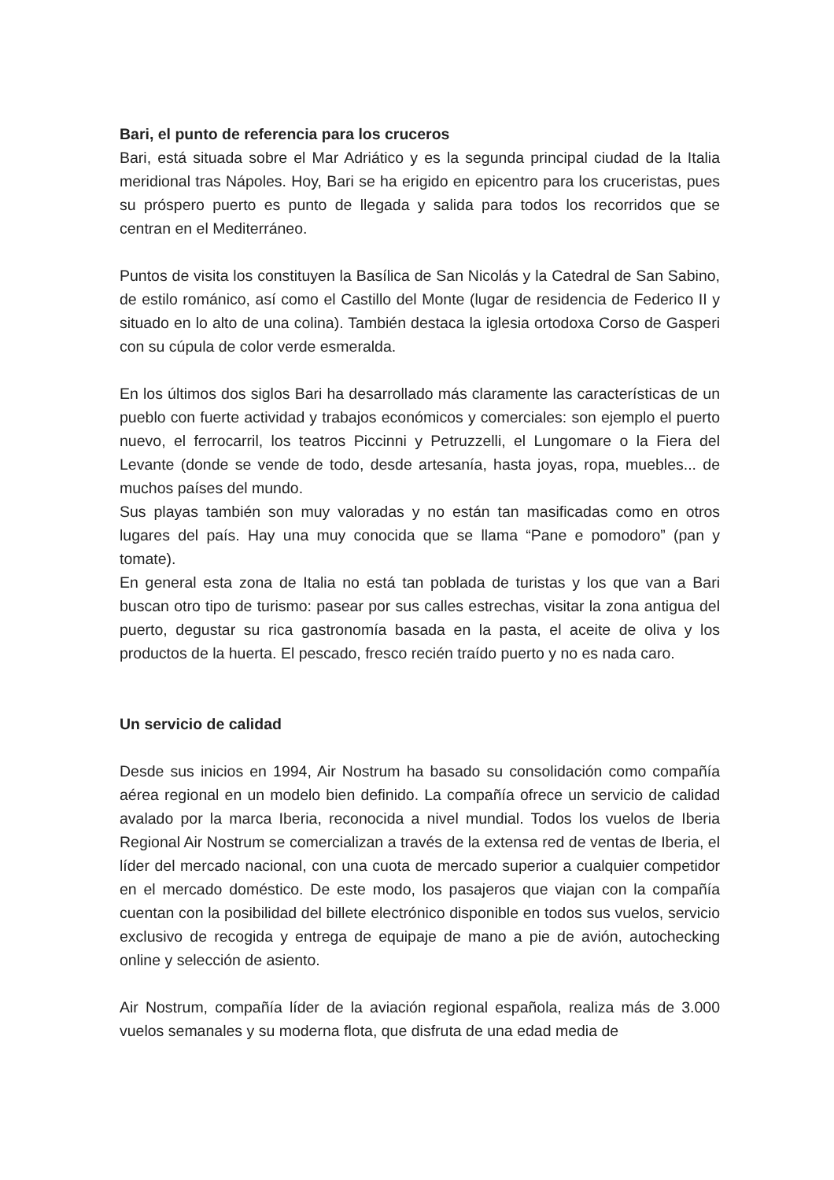Bari, el punto de referencia para los cruceros
Bari, está situada sobre el Mar Adriático y es la segunda principal ciudad de la Italia meridional tras Nápoles. Hoy, Bari se ha erigido en epicentro para los cruceristas, pues su próspero puerto es punto de llegada y salida para todos los recorridos que se centran en el Mediterráneo.
Puntos de visita los constituyen la Basílica de San Nicolás y la Catedral de San Sabino, de estilo románico, así como el Castillo del Monte (lugar de residencia de Federico II y situado en lo alto de una colina). También destaca la iglesia ortodoxa Corso de Gasperi con su cúpula de color verde esmeralda.
En los últimos dos siglos Bari ha desarrollado más claramente las características de un pueblo con fuerte actividad y trabajos económicos y comerciales: son ejemplo el puerto nuevo, el ferrocarril, los teatros Piccinni y Petruzzelli, el Lungomare o la Fiera del Levante (donde se vende de todo, desde artesanía, hasta joyas, ropa, muebles... de muchos países del mundo.
Sus playas también son muy valoradas y no están tan masificadas como en otros lugares del país. Hay una muy conocida que se llama “Pane e pomodoro” (pan y tomate).
En general esta zona de Italia no está tan poblada de turistas y los que van a Bari buscan otro tipo de turismo: pasear por sus calles estrechas, visitar la zona antigua del puerto, degustar su rica gastronomía basada en la pasta, el aceite de oliva y los productos de la huerta. El pescado, fresco recién traído puerto y no es nada caro.
Un servicio de calidad
Desde sus inicios en 1994, Air Nostrum ha basado su consolidación como compañía aérea regional en un modelo bien definido. La compañía ofrece un servicio de calidad avalado por la marca Iberia, reconocida a nivel mundial. Todos los vuelos de Iberia Regional Air Nostrum se comercializan a través de la extensa red de ventas de Iberia, el líder del mercado nacional, con una cuota de mercado superior a cualquier competidor en el mercado doméstico. De este modo, los pasajeros que viajan con la compañía cuentan con la posibilidad del billete electrónico disponible en todos sus vuelos, servicio exclusivo de recogida y entrega de equipaje de mano a pie de avión, autochecking online y selección de asiento.
Air Nostrum, compañía líder de la aviación regional española, realiza más de 3.000 vuelos semanales y su moderna flota, que disfruta de una edad media de